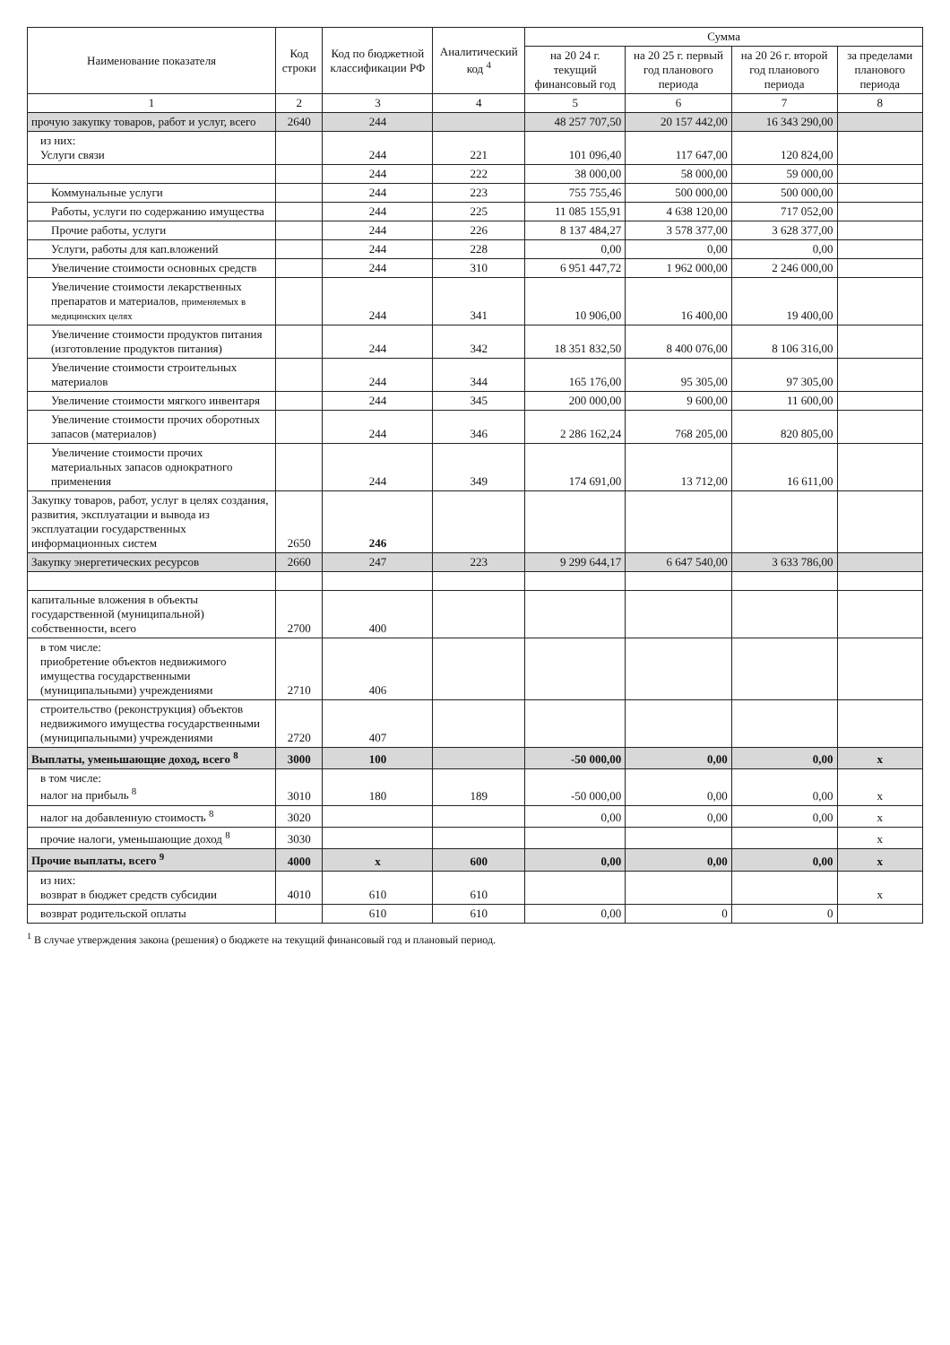| Наименование показателя | Код строки | Код по бюджетной классификации РФ | Аналитический код <sup>4</sup> | Сумма | | | |
| --- | --- | --- | --- | --- | --- | --- | --- |
| | | | | на 20 24 г. текущий финансовый год | на 20 25 г. первый год планового периода | на 20 26 г. второй год планового периода | за пределами планового периода |
| 1 | 2 | 3 | 4 | 5 | 6 | 7 | 8 |
| прочую закупку товаров, работ и услуг, всего | 2640 | 244 | | 48 257 707,50 | 20 157 442,00 | 16 343 290,00 | |
| из них: Услуги связи | | 244 | 221 | 101 096,40 | 117 647,00 | 120 824,00 | |
| | | 244 | 222 | 38 000,00 | 58 000,00 | 59 000,00 | |
| Коммунальные услуги | | 244 | 223 | 755 755,46 | 500 000,00 | 500 000,00 | |
| Работы, услуги по содержанию имущества | | 244 | 225 | 11 085 155,91 | 4 638 120,00 | 717 052,00 | |
| Прочие работы, услуги | | 244 | 226 | 8 137 484,27 | 3 578 377,00 | 3 628 377,00 | |
| Услуги, работы для кап.вложений | | 244 | 228 | 0,00 | 0,00 | 0,00 | |
| Увеличение стоимости основных средств | | 244 | 310 | 6 951 447,72 | 1 962 000,00 | 2 246 000,00 | |
| Увеличение стоимости лекарственных препаратов и материалов, применяемых в медицинских целях | | 244 | 341 | 10 906,00 | 16 400,00 | 19 400,00 | |
| Увеличение стоимости продуктов питания (изготовление продуктов питания) | | 244 | 342 | 18 351 832,50 | 8 400 076,00 | 8 106 316,00 | |
| Увеличение стоимости строительных материалов | | 244 | 344 | 165 176,00 | 95 305,00 | 97 305,00 | |
| Увеличение стоимости мягкого инвентаря | | 244 | 345 | 200 000,00 | 9 600,00 | 11 600,00 | |
| Увеличение стоимости прочих оборотных запасов (материалов) | | 244 | 346 | 2 286 162,24 | 768 205,00 | 820 805,00 | |
| Увеличение стоимости прочих материальных запасов однократного применения | | 244 | 349 | 174 691,00 | 13 712,00 | 16 611,00 | |
| Закупку товаров, работ, услуг в целях создания, развития, эксплуатации и вывода из эксплуатации государственных информационных систем | 2650 | 246 | | | | | |
| Закупку энергетических ресурсов | 2660 | 247 | 223 | 9 299 644,17 | 6 647 540,00 | 3 633 786,00 | |
| капитальные вложения в объекты государственной (муниципальной) собственности, всего | 2700 | 400 | | | | | |
| в том числе: приобретение объектов недвижимого имущества государственными (муниципальными) учреждениями | 2710 | 406 | | | | | |
| строительство (реконструкция) объектов недвижимого имущества государственными (муниципальными) учреждениями | 2720 | 407 | | | | | |
| Выплаты, уменьшающие доход, всего <sup>8</sup> | 3000 | 100 | | -50 000,00 | 0,00 | 0,00 | x |
| в том числе: налог на прибыль <sup>8</sup> | 3010 | 180 | 189 | -50 000,00 | 0,00 | 0,00 | x |
| налог на добавленную стоимость <sup>8</sup> | 3020 | | | 0,00 | 0,00 | 0,00 | x |
| прочие налоги, уменьшающие доход <sup>8</sup> | 3030 | | | | | | x |
| Прочие выплаты, всего <sup>9</sup> | 4000 | x | 600 | 0,00 | 0,00 | 0,00 | x |
| из них: возврат в бюджет средств субсидии | 4010 | 610 | 610 | | | | x |
| возврат родительской оплаты | | 610 | 610 | 0,00 | 0 | 0 | |
<sup>1</sup> В случае утверждения закона (решения) о бюджете на текущий финансовый год и плановый период.